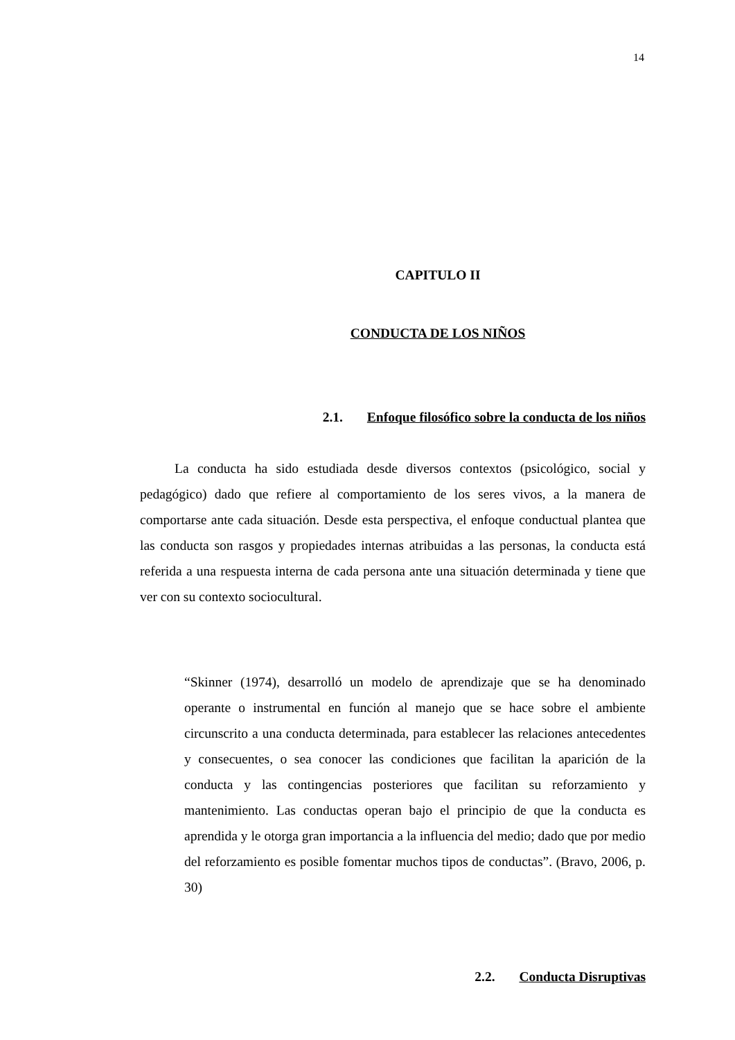14
CAPITULO II
CONDUCTA DE LOS NIÑOS
2.1. Enfoque filosófico sobre la conducta de los niños
La conducta ha sido estudiada desde diversos contextos (psicológico, social y pedagógico) dado que refiere al comportamiento de los seres vivos, a la manera de comportarse ante cada situación. Desde esta perspectiva, el enfoque conductual plantea que las conducta son rasgos y propiedades internas atribuidas a las personas, la conducta está referida a una respuesta interna de cada persona ante una situación determinada y tiene que ver con su contexto sociocultural.
“Skinner (1974), desarrolló un modelo de aprendizaje que se ha denominado operante o instrumental en función al manejo que se hace sobre el ambiente circunscrito a una conducta determinada, para establecer las relaciones antecedentes y consecuentes, o sea conocer las condiciones que facilitan la aparición de la conducta y las contingencias posteriores que facilitan su reforzamiento y mantenimiento. Las conductas operan bajo el principio de que la conducta es aprendida y le otorga gran importancia a la influencia del medio; dado que por medio del reforzamiento es posible fomentar muchos tipos de conductas”. (Bravo, 2006, p. 30)
2.2. Conducta Disruptivas